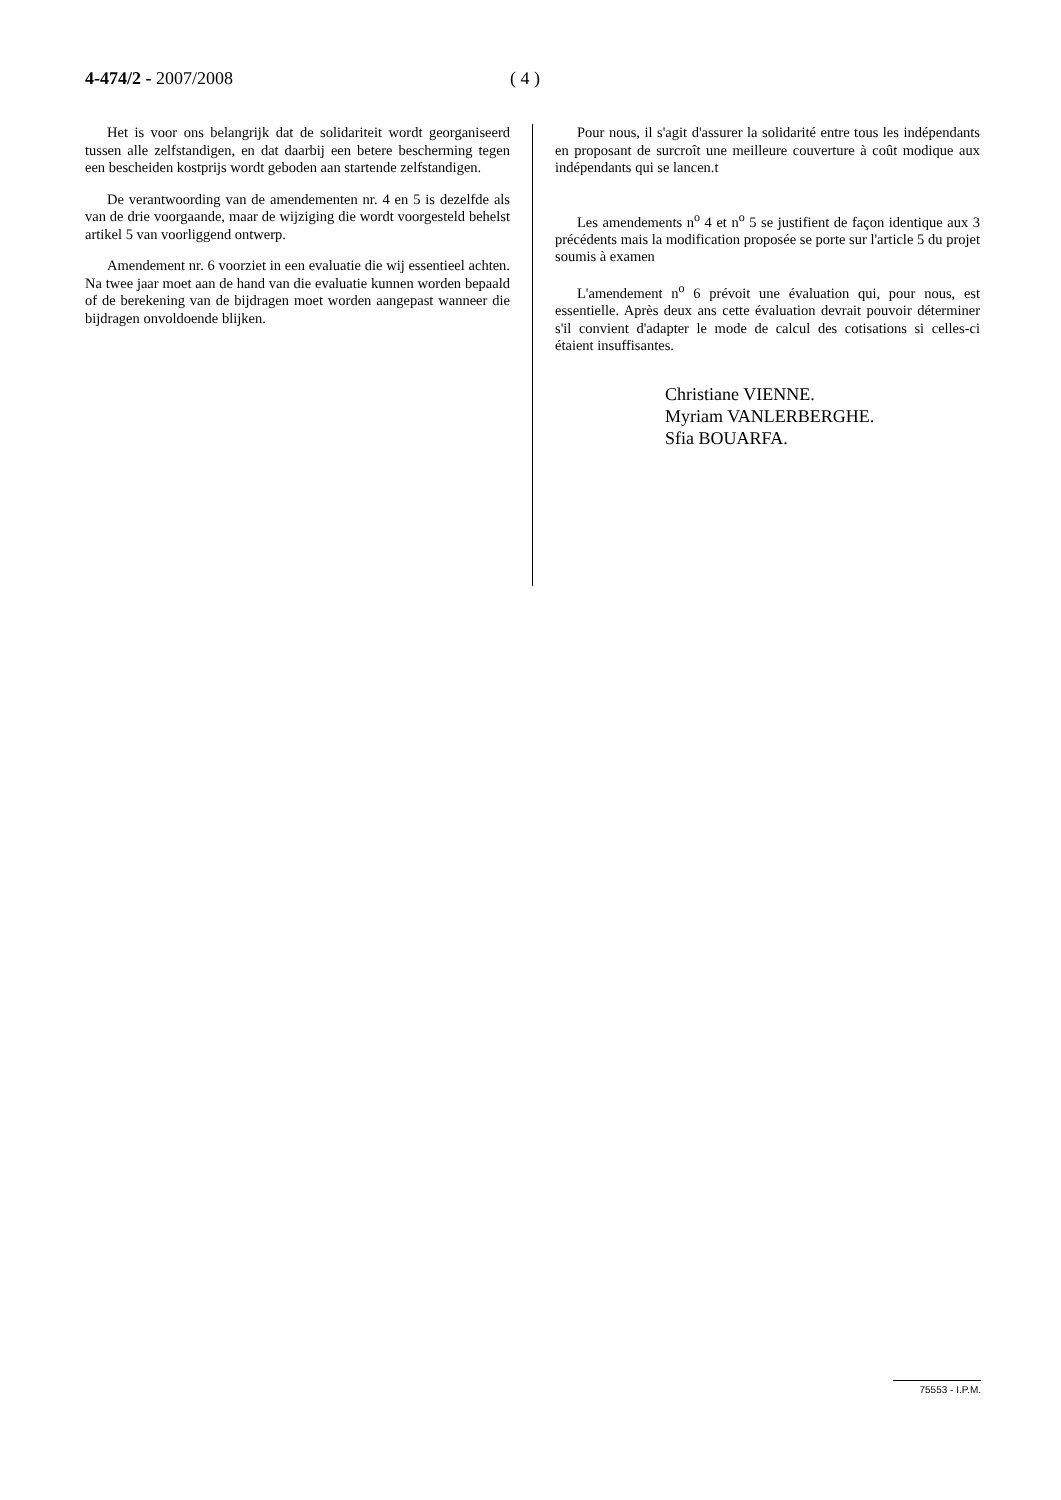4-474/2 - 2007/2008 ( 4 )
Het is voor ons belangrijk dat de solidariteit wordt georganiseerd tussen alle zelfstandigen, en dat daarbij een betere bescherming tegen een bescheiden kostprijs wordt geboden aan startende zelfstandigen.
De verantwoording van de amendementen nr. 4 en 5 is dezelfde als van de drie voorgaande, maar de wijziging die wordt voorgesteld behelst artikel 5 van voorliggend ontwerp.
Amendement nr. 6 voorziet in een evaluatie die wij essentieel achten. Na twee jaar moet aan de hand van die evaluatie kunnen worden bepaald of de berekening van de bijdragen moet worden aangepast wanneer die bijdragen onvoldoende blijken.
Pour nous, il s'agit d'assurer la solidarité entre tous les indépendants en proposant de surcroît une meilleure couverture à coût modique aux indépendants qui se lancen.t
Les amendements n<sup>o</sup> 4 et n<sup>o</sup> 5 se justifient de façon identique aux 3 précédents mais la modification proposée se porte sur l'article 5 du projet soumis à examen
L'amendement n<sup>o</sup> 6 prévoit une évaluation qui, pour nous, est essentielle. Après deux ans cette évaluation devrait pouvoir déterminer s'il convient d'adapter le mode de calcul des cotisations si celles-ci étaient insuffisantes.
Christiane VIENNE.
Myriam VANLERBERGHE.
Sfia BOUARFA.
75553 - I.P.M.